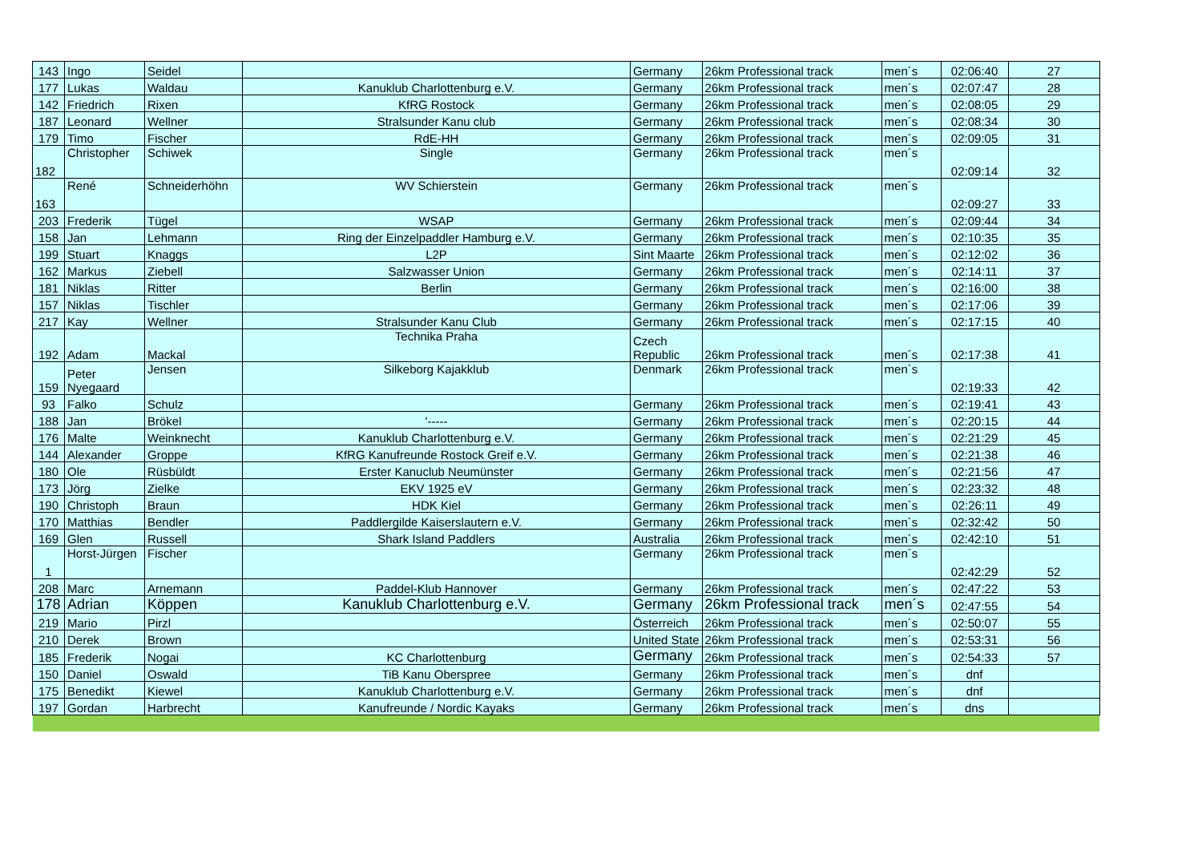| 143 | Ingo | Seidel | | Germany | 26km Professional track | men´s | 02:06:40 | 27 |
| 177 | Lukas | Waldau | Kanuklub Charlottenburg e.V. | Germany | 26km Professional track | men´s | 02:07:47 | 28 |
| 142 | Friedrich | Rixen | KfRG Rostock | Germany | 26km Professional track | men´s | 02:08:05 | 29 |
| 187 | Leonard | Wellner | Stralsunder Kanu club | Germany | 26km Professional track | men´s | 02:08:34 | 30 |
| 179 | Timo | Fischer | RdE-HH | Germany | 26km Professional track | men´s | 02:09:05 | 31 |
| 182 | Christopher | Schiwek | Single | Germany | 26km Professional track | men´s | 02:09:14 | 32 |
| 163 | René | Schneiderhöhn | WV Schierstein | Germany | 26km Professional track | men´s | 02:09:27 | 33 |
| 203 | Frederik | Tügel | WSAP | Germany | 26km Professional track | men´s | 02:09:44 | 34 |
| 158 | Jan | Lehmann | Ring der Einzelpaddler Hamburg e.V. | Germany | 26km Professional track | men´s | 02:10:35 | 35 |
| 199 | Stuart | Knaggs | L2P | Sint Maarte | 26km Professional track | men´s | 02:12:02 | 36 |
| 162 | Markus | Ziebell | Salzwasser Union | Germany | 26km Professional track | men´s | 02:14:11 | 37 |
| 181 | Niklas | Ritter | Berlin | Germany | 26km Professional track | men´s | 02:16:00 | 38 |
| 157 | Niklas | Tischler | | Germany | 26km Professional track | men´s | 02:17:06 | 39 |
| 217 | Kay | Wellner | Stralsunder Kanu Club | Germany | 26km Professional track | men´s | 02:17:15 | 40 |
| 192 | Adam | Mackal | Technika Praha | Czech Republic | 26km Professional track | men´s | 02:17:38 | 41 |
| 159 | Peter Nyegaard | Jensen | Silkeborg Kajakklub | Denmark | 26km Professional track | men´s | 02:19:33 | 42 |
| 93 | Falko | Schulz | | Germany | 26km Professional track | men´s | 02:19:41 | 43 |
| 188 | Jan | Brökel | '----- | Germany | 26km Professional track | men´s | 02:20:15 | 44 |
| 176 | Malte | Weinknecht | Kanuklub Charlottenburg e.V. | Germany | 26km Professional track | men´s | 02:21:29 | 45 |
| 144 | Alexander | Groppe | KfRG Kanufreunde Rostock Greif e.V. | Germany | 26km Professional track | men´s | 02:21:38 | 46 |
| 180 | Ole | Rüsbüldt | Erster Kanuclub Neumünster | Germany | 26km Professional track | men´s | 02:21:56 | 47 |
| 173 | Jörg | Zielke | EKV 1925 eV | Germany | 26km Professional track | men´s | 02:23:32 | 48 |
| 190 | Christoph | Braun | HDK Kiel | Germany | 26km Professional track | men´s | 02:26:11 | 49 |
| 170 | Matthias | Bendler | Paddlergilde Kaiserslautern e.V. | Germany | 26km Professional track | men´s | 02:32:42 | 50 |
| 169 | Glen | Russell | Shark Island Paddlers | Australia | 26km Professional track | men´s | 02:42:10 | 51 |
| 1 | Horst-Jürgen | Fischer | | Germany | 26km Professional track | men´s | 02:42:29 | 52 |
| 208 | Marc | Arnemann | Paddel-Klub Hannover | Germany | 26km Professional track | men´s | 02:47:22 | 53 |
| 178 | Adrian | Köppen | Kanuklub Charlottenburg e.V. | Germany | 26km Professional track | men´s | 02:47:55 | 54 |
| 219 | Mario | Pirzl | | Österreich | 26km Professional track | men´s | 02:50:07 | 55 |
| 210 | Derek | Brown | | United State | 26km Professional track | men´s | 02:53:31 | 56 |
| 185 | Frederik | Nogai | KC Charlottenburg | Germany | 26km Professional track | men´s | 02:54:33 | 57 |
| 150 | Daniel | Oswald | TiB Kanu Oberspree | Germany | 26km Professional track | men´s | dnf | |
| 175 | Benedikt | Kiewel | Kanuklub Charlottenburg e.V. | Germany | 26km Professional track | men´s | dnf | |
| 197 | Gordan | Harbrecht | Kanufreunde / Nordic Kayaks | Germany | 26km Professional track | men´s | dns | |